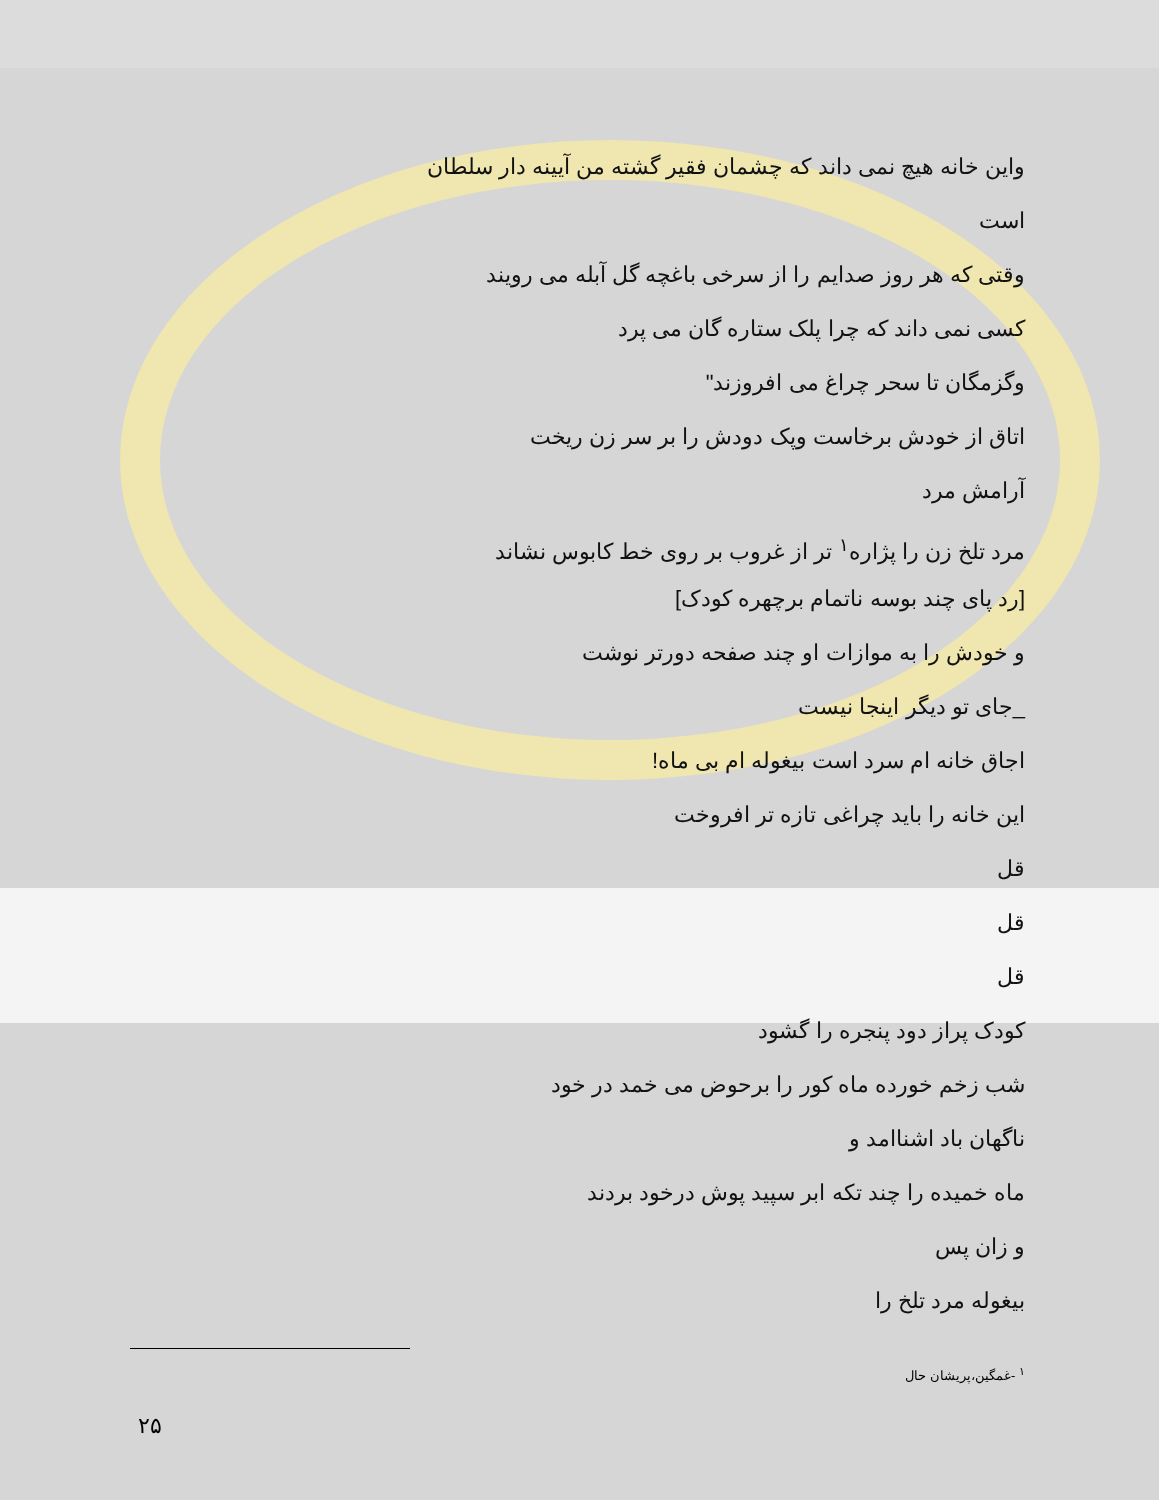واین خانه هیچ نمی داند که چشمان فقیر گشته من آیینه دار سلطان
است
وقتی که هر روز صدایم را از سرخی باغچه گل آبله می رویند
کسی نمی داند که چرا پلک ستاره گان می پرد
وگزمگان تا سحر چراغ می افروزند"
اتاق از خودش برخاست وپک دودش را بر سر زن ریخت
آرامش مرد
مرد تلخ زن را پژاره<sup>۱</sup> تر از غروب بر روی خط کابوس نشاند
[رد پای چند بوسه ناتمام برچهره کودک]
و خودش را به موازات او چند صفحه دورتر نوشت
_جای تو دیگر اینجا نیست
اجاق خانه ام سرد است بیغوله ام بی ماه!
این خانه را باید چراغی تازه تر افروخت
قل
قل
قل
کودک پراز دود پنجره را گشود
شب زخم خورده ماه کور را برحوض می خمد در خود
ناگهان باد اشناامد و
ماه خمیده را چند تکه ابر سپید پوش درخود بردند
و زان پس
بیغوله مرد تلخ را
<sup>۱</sup> -غمگین،پریشان حال
۲۵